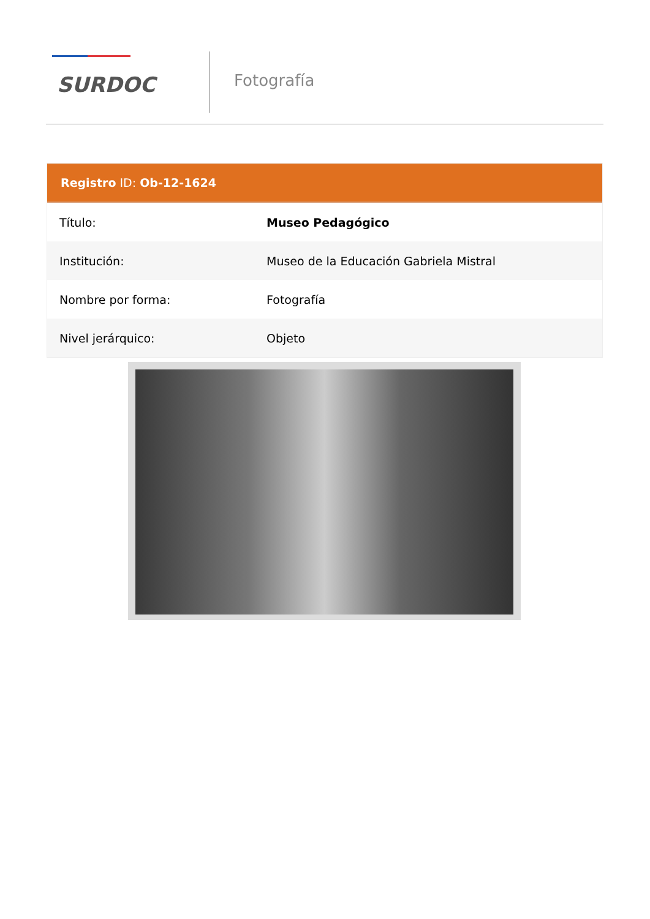SURDOC
Fotografía
Registro ID: Ob-12-1624
| Título: | Museo Pedagógico |
| Institución: | Museo de la Educación Gabriela Mistral |
| Nombre por forma: | Fotografía |
| Nivel jerárquico: | Objeto |